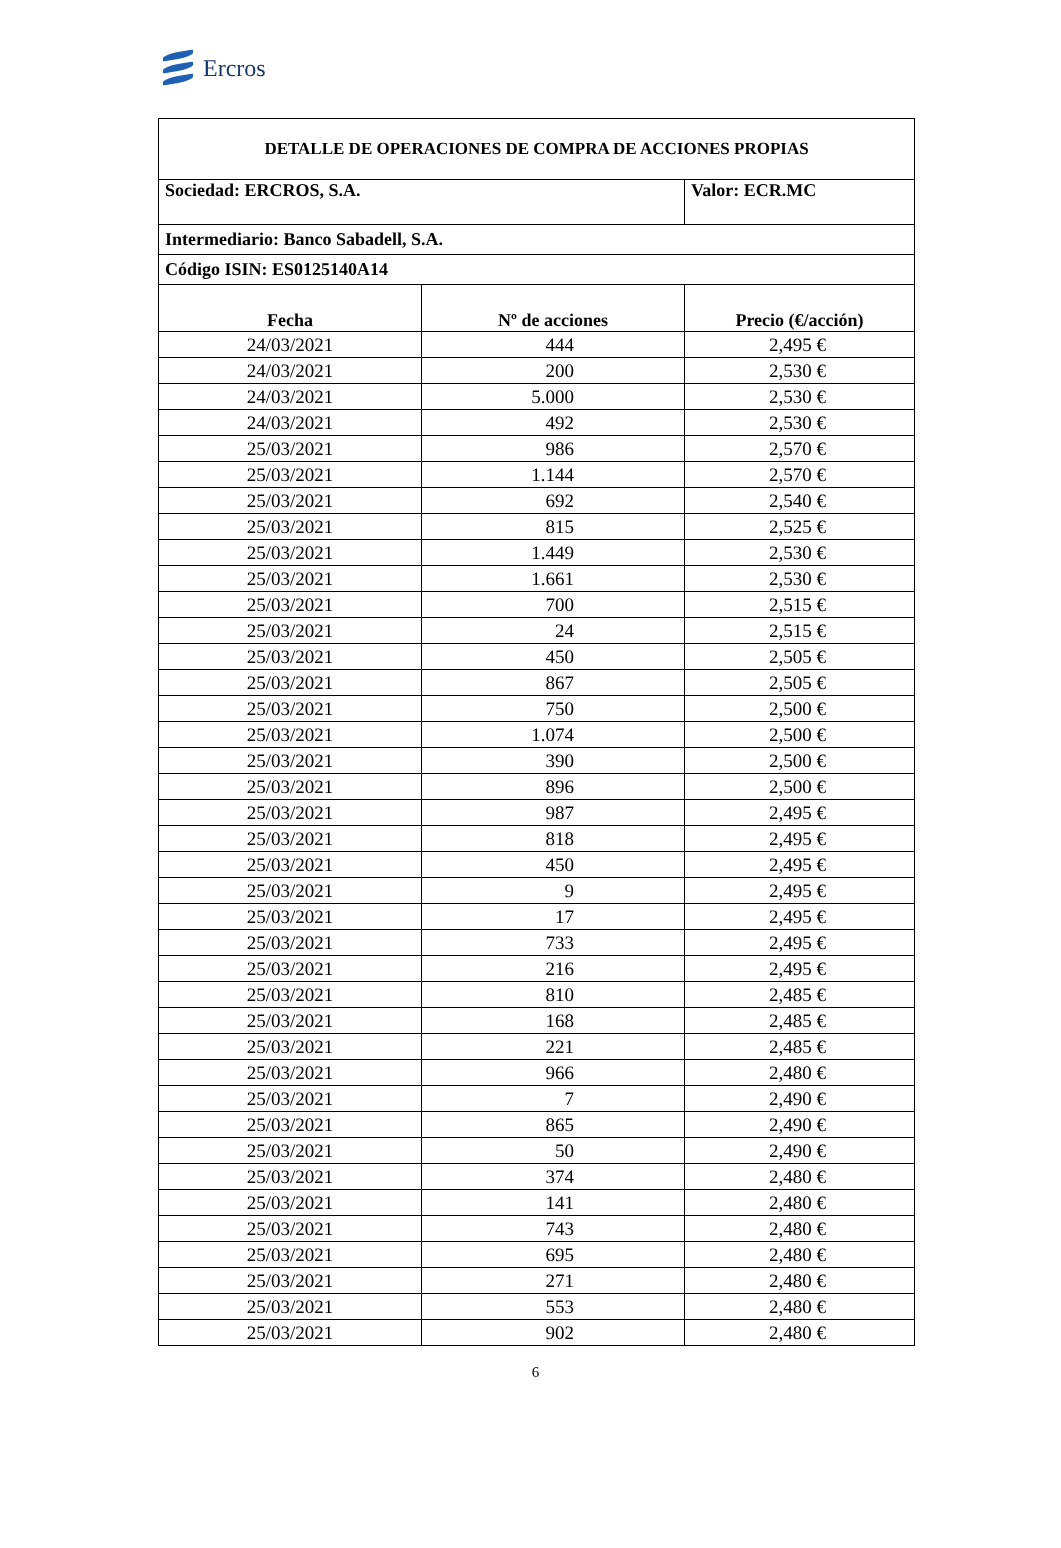Ercros
| DETALLE DE OPERACIONES DE COMPRA DE ACCIONES PROPIAS | | |
| Sociedad: ERCROS, S.A. | | Valor: ECR.MC |
| Intermediario: Banco Sabadell, S.A. | | |
| Código ISIN: ES0125140A14 | | |
| Fecha | Nº de acciones | Precio (€/acción) |
| 24/03/2021 | 444 | 2,495 € |
| 24/03/2021 | 200 | 2,530 € |
| 24/03/2021 | 5.000 | 2,530 € |
| 24/03/2021 | 492 | 2,530 € |
| 25/03/2021 | 986 | 2,570 € |
| 25/03/2021 | 1.144 | 2,570 € |
| 25/03/2021 | 692 | 2,540 € |
| 25/03/2021 | 815 | 2,525 € |
| 25/03/2021 | 1.449 | 2,530 € |
| 25/03/2021 | 1.661 | 2,530 € |
| 25/03/2021 | 700 | 2,515 € |
| 25/03/2021 | 24 | 2,515 € |
| 25/03/2021 | 450 | 2,505 € |
| 25/03/2021 | 867 | 2,505 € |
| 25/03/2021 | 750 | 2,500 € |
| 25/03/2021 | 1.074 | 2,500 € |
| 25/03/2021 | 390 | 2,500 € |
| 25/03/2021 | 896 | 2,500 € |
| 25/03/2021 | 987 | 2,495 € |
| 25/03/2021 | 818 | 2,495 € |
| 25/03/2021 | 450 | 2,495 € |
| 25/03/2021 | 9 | 2,495 € |
| 25/03/2021 | 17 | 2,495 € |
| 25/03/2021 | 733 | 2,495 € |
| 25/03/2021 | 216 | 2,495 € |
| 25/03/2021 | 810 | 2,485 € |
| 25/03/2021 | 168 | 2,485 € |
| 25/03/2021 | 221 | 2,485 € |
| 25/03/2021 | 966 | 2,480 € |
| 25/03/2021 | 7 | 2,490 € |
| 25/03/2021 | 865 | 2,490 € |
| 25/03/2021 | 50 | 2,490 € |
| 25/03/2021 | 374 | 2,480 € |
| 25/03/2021 | 141 | 2,480 € |
| 25/03/2021 | 743 | 2,480 € |
| 25/03/2021 | 695 | 2,480 € |
| 25/03/2021 | 271 | 2,480 € |
| 25/03/2021 | 553 | 2,480 € |
| 25/03/2021 | 902 | 2,480 € |
6